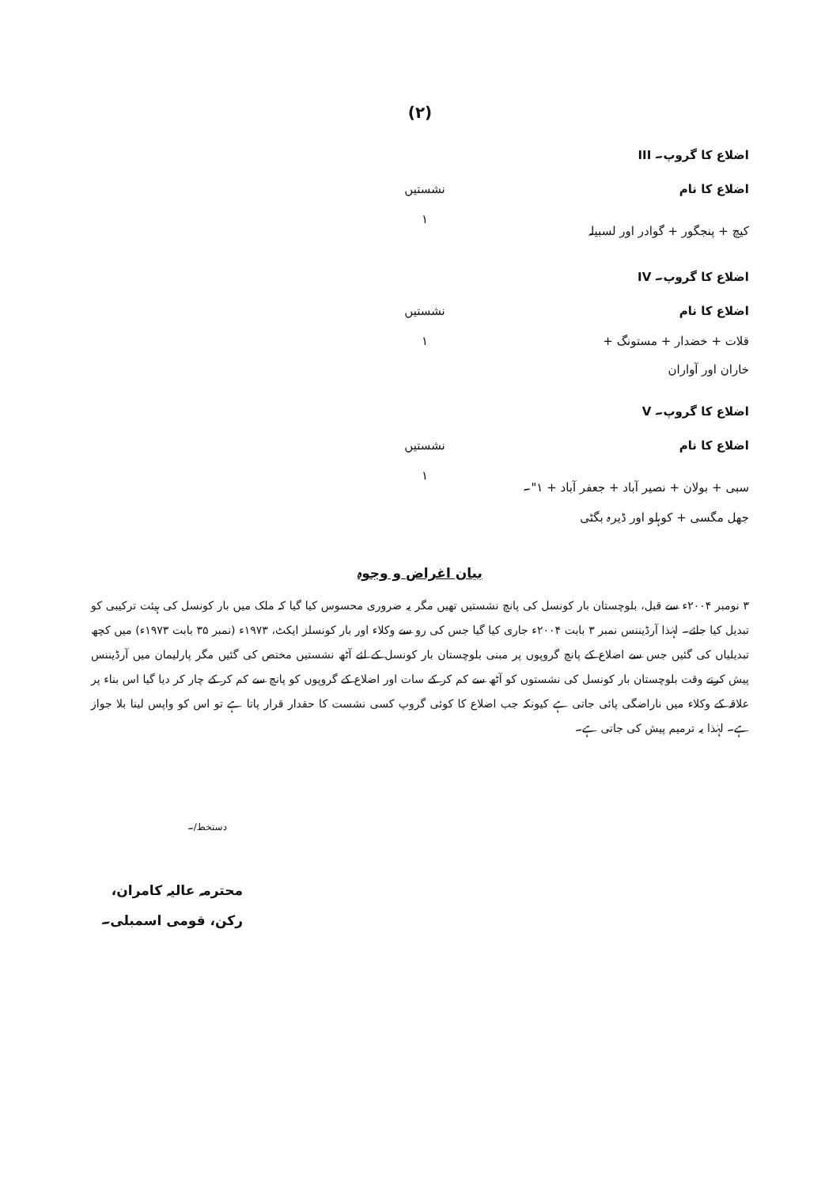(۲)
| اضلاع کا گروپ۔ III | |
| اضلاع کا نام | نشستیں |
| کیچ + پنجگور + گوادر اور لسبیلہ | ۱ |
| اضلاع کا گروپ۔ IV | |
| اضلاع کا نام | نشستیں |
| قلات + خضدار + مستونگ + خاران اور آواران | ۱ |
| اضلاع کا گروپ۔ V | |
| اضلاع کا نام | نشستیں |
| سبی + بولان + نصیر آباد + جعفر آباد + ۱"۔ جھل مگسی + کوہلو اور ڈیرہ بگٹی | ۱ |
بیان اغراض و وجوہ
۳ نومبر ۲۰۰۴ء سے قبل، بلوچستان بار کونسل کی پانچ نشستیں تھیں مگر یہ ضروری محسوس کیا گیا کہ ملک میں بار کونسل کی ہیئت ترکیبی کو تبدیل کیا جائے۔ لہٰذا آرڈیننس نمبر ۳ بابت ۲۰۰۴ء جاری کیا گیا جس کی رو سے وکلاء اور بار کونسلز ایکٹ، ۱۹۷۳ء (نمبر ۳۵ بابت ۱۹۷۳ء) میں کچھ تبدیلیاں کی گئیں جس سے اضلاع کے پانچ گروپوں پر مبنی بلوچستان بار کونسل کے لئے آٹھ نشستیں مختص کی گئیں مگر پارلیمان میں آرڈیننس پیش کرتے وقت بلوچستان بار کونسل کی نشستوں کو آٹھ سے کم کر کے سات اور اضلاع کے گروپوں کو پانچ سے کم کر کے چار کر دیا گیا اس بناء پر علاقہ کے وکلاء میں ناراضگی پائی جاتی ہے کیونکہ جب اضلاع کا کوئی گروپ کسی نشست کا حقدار قرار پاتا ہے تو اس کو واپس لینا بلا جواز ہے۔ لہٰذا یہ ترمیم پیش کی جاتی ہے۔
دستخط/۔
محترمہ عالیہ کامران،
رکن، قومی اسمبلی۔